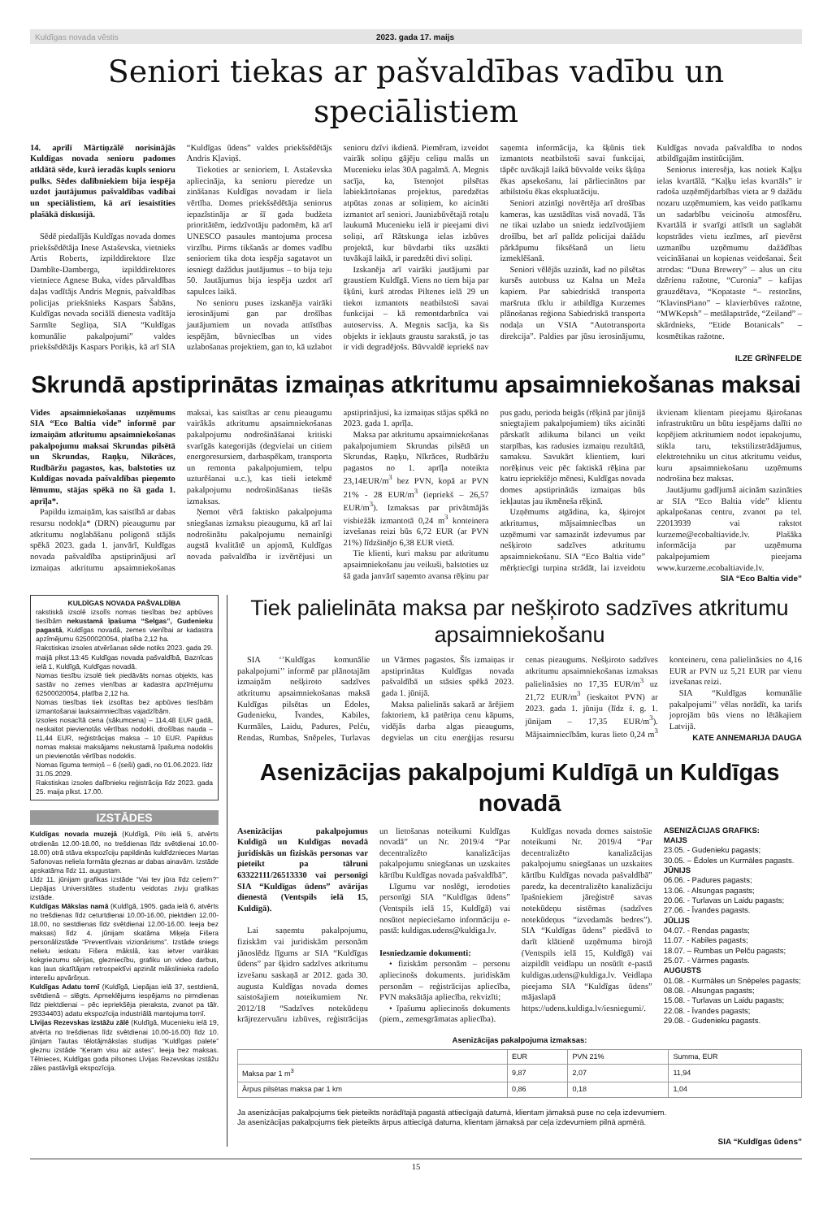Kuldīgas novada vēstis 2023. gada 17. maijs
Seniori tiekas ar pašvaldības vadību un speciālistiem
14. aprīlī Mārtiņzālē norisinājās Kuldīgas novada senioru padomes atklātā sēde, kurā ieradās kupls senioru pulks. Sēdes dalībniekiem bija iespēja uzdot jautājumus pašvaldības vadībai un speciālistiem, kā arī iesaistīties plašākā diskusijā.
Sēdē piedalījās Kuldīgas novada domes priekšsēdētāja Inese Astaševska, vietnieks Artis Roberts, izpilddirektore Ilze Dambīte-Damberga, izpilddirektores vietniece Agnese Buka, vides pārvaldības daļas vadītājs Andris Megnis, pašvaldības policijas priekšnieks Kaspars Šabāns, Kuldīgas novada sociālā dienesta vadītāja Sarmīte Segliņa, SIA “Kuldīgas komunālie pakalpojumi” valdes priekšsēdētājs Kaspars Poriķis, kā arī SIA “Kuldīgas ūdens” valdes priekšsēdētājs Andris Kļaviņš.
Tiekoties ar senioriem, I. Astaševska apliecināja, ka senioru pieredze un zināšanas Kuldīgas novadam ir liela vērtība. Domes priekšsēdētāja seniorus iepazīstināja ar šī gada budžeta prioritātēm, iedzīvotāju padomēm, kā arī UNESCO pasaules mantojuma procesa virzību. Pirms tikšanās ar domes vadību senioriem tika dota iespēja sagatavot un iesniegt dažādus jautājumus – to bija teju 50. Jautājumus bija iespēja uzdot arī sapulces laikā.
No senioru puses izskanēja vairāki ierosinājumi gan par drošības jautājumiem un novada attīstības iespējām, būvniecības un vides uzlabošanas projektiem, gan to, kā uzlabot senioru dzīvi ikdienā. Piemēram, izveidot vairāk soliņu gājēju celiņu malās un Mucenieku ielas 30A pagalmā. A. Megnis sacīja, ka, īstenojot pilsētas labiekārtošanas projektus, paredzētas atpūtas zonas ar soliņiem, ko aicināti izmantot arī seniori. Jaunizbūvētajā rotaļu laukumā Mucenieku ielā ir pieejami divi soliņi, arī Rātskunga ielas izbūves projektā, kur būvdarbi tiks uzsākti tuvākajā laikā, ir paredzēti divi soliņi.
Izskanēja arī vairāki jautājumi par graustiem Kuldīgā. Viens no tiem bija par šķūni, kurš atrodas Piltenes ielā 29 un tiekot izmantots neatbilstoši savai funkcijai – kā remontdarbnīca vai autoserviss. A. Megnis sacīja, ka šis objekts ir iekļauts graustu sarakstā, jo tas ir vidi degradējošs. Būvvaldē iepriekš nav saņemta informācija, ka šķūnis tiek izmantots neatbilstoši savai funkcijai, tāpēc tuvākajā laikā būvvalde veiks šķūņa ēkas apsekošanu, lai pārliecinātos par atbilstošu ēkas ekspluatāciju.
Seniori atzinīgi novērtēja arī drošības kameras, kas uzstādītas visā novadā. Tās ne tikai uzlabo un sniedz iedzīvotājiem drošību, bet arī palīdz policijai dažādu pārkāpumu fiksēšanā un lietu izmeklēšanā.
Seniori vēlējās uzzināt, kad no pilsētas kursēs autobuss uz Kalna un Meža kapiem. Par sabiedriskā transporta maršruta tīklu ir atbildīga Kurzemes plānošanas reģiona Sabiedriskā transporta nodaļa un VSIA “Autotransporta direkcija”. Paldies par jūsu ierosinājumu, Kuldīgas novada pašvaldība to nodos atbildīgajām institūcijām.
Seniorus interesēja, kas notiek Kaļķu ielas kvartālā. “Kaļķu ielas kvartāls” ir radoša uzņēmējdarbības vieta ar 9 dažādu nozaru uzņēmumiem, kas veido patīkamu un sadarbību veicinošu atmosfēru. Kvartālā ir svarīgi attīstīt un saglabāt kopstrādes vietu iezīmes, arī pievērst uzmanību uzņēmumu dažādības veicināšanai un kopienas veidošanai. Šeit atrodas: “Duna Brewery” – alus un citu dzērienu ražotne, “Curonia” – kafijas grauzdētava, “Kopataste “– restorāns, “KlavinsPiano” – klavierbūves ražotne, “MWKepsh” – metālapstrāde, “Zeiland” – skārdnieks, “Etide Botanicals” – kosmētikas ražotne.
ILZE GRĪNFELDE
Skrundā apstiprinātas izmaiņas atkritumu apsaimniekošanas maksai
Vides apsaimniekošanas uzņēmums SIA “Eco Baltia vide” informē par izmaiņām atkritumu apsaimniekošanas pakalpojumu maksai Skrundas pilsētā un Skrundas, Raņķu, Nīkrāces, Rudbāržu pagastos, kas, balstoties uz Kuldīgas novada pašvaldības pieņemto lēmumu, stājas spēkā no šā gada 1. aprīļa*.
Papildu izmaiņām, kas saistībā ar dabas resursu nodokļa* (DRN) pieaugumu par atkritumu noglabāšanu poligonā stājās spēkā 2023. gada 1. janvārī, Kuldīgas novada pašvaldība apstiprinājusi arī izmaiņas atkritumu apsaimniekošanas maksai, kas saistītas ar cenu pieaugumu vairākās atkritumu apsaimniekošanas pakalpojumu nodrošināšanai kritiski svarīgās kategorijās (degvielai un citiem energoresursiem, darbaspēkam, transporta un remonta pakalpojumiem, telpu uzturēšanai u.c.), kas tieši ietekmē pakalpojumu nodrošināšanas tiešās izmaksas.
Ņemot vērā faktisko pakalpojuma sniegšanas izmaksu pieaugumu, kā arī lai nodrošinātu pakalpojumu nemainīgi augstā kvalitātē un apjomā, Kuldīgas novada pašvaldība ir izvērtējusi un apstiprinājusi, ka izmaiņas stājas spēkā no 2023. gada 1. aprīļa.
Maksa par atkritumu apsaimniekošanas pakalpojumiem Skrundas pilsētā un Skrundas, Raņķu, Nīkrāces, Rudbāržu pagastos no 1. aprīļa noteikta 23,14EUR/m<sup>3</sup> bez PVN, kopā ar PVN 21% - 28 EUR/m<sup>3</sup> (iepriekš – 26,57 EUR/m<sup>3</sup>). Izmaksas par privātmājās visbiežāk izmantotā 0,24 m<sup>3</sup> konteinera izvešanas reizi būs 6,72 EUR (ar PVN 21%) līdzšinējo 6,38 EUR vietā.
Tie klienti, kuri maksu par atkritumu apsaimniekošanu jau veikuši, balstoties uz šā gada janvārī saņemto avansa rēķinu par pus gadu, perioda beigās (rēķinā par jūnijā sniegtajiem pakalpojumiem) tiks aicināti pārskatīt atlikuma bilanci un veikt starpības, kas radusies izmaiņu rezultātā, samaksu. Savukārt klientiem, kuri norēķinus veic pēc faktiskā rēķina par katru iepriekšējo mēnesi, Kuldīgas novada domes apstiprinātās izmaiņas būs iekļautas jau ikmēneša rēķinā.
Uzņēmums atgādina, ka, šķirojot atkritumus, mājsaimniecības un uzņēmumi var samazināt izdevumus par nešķiroto sadzīves atkritumu apsaimniekošanu. SIA “Eco Baltia vide” mērķtiecīgi turpina strādāt, lai izveidotu ikvienam klientam pieejamu šķirošanas infrastruktūru un būtu iespējams dalīti no kopējiem atkritumiem nodot iepakojumu, stikla taru, tekstilizstrādājumus, elektrotehniku un citus atkritumu veidus, kuru apsaimniekošanu uzņēmums nodrošina bez maksas.
Jautājumu gadījumā aicinām sazināties ar SIA “Eco Baltia vide” klientu apkalpošanas centru, zvanot pa tel. 22013939 vai rakstot kurzeme@ecobaltiavide.lv. Plašāka informācija par uzņēmuma pakalpojumiem pieejama www.kurzeme.ecobaltiavide.lv.
SIA “Eco Baltia vide”
KULDĪGAS NOVADA PAŠVALDĪBA
rakstiskā izsolē izsolīs nomas tiesības bez apbūves tiesībām nekustamā īpašuma “Selgas”, Gudenieku pagastā, Kuldīgas novadā, zemes vienībai ar kadastra apzīmējumu 62500020054, platība 2,12 ha.
Rakstiskas izsoles atvēršanas sēde notiks 2023. gada 29. maijā plkst.13:45 Kuldīgas novada pašvaldībā, Baznīcas ielā 1, Kuldīgā, Kuldīgas novadā.
Nomas tiesību izsolē tiek piedāvāts nomas objekts, kas sastāv no zemes vienības ar kadastra apzīmējumu 62500020054, platība 2,12 ha.
Nomas tiesības tiek izsolītas bez apbūves tiesībām izmantošanai lauksaimniecības vajadzībām.
Izsoles nosacītā cena (sākumcena) – 114,48 EUR gadā, neskaitot pievienotās vērtības nodokli, drošības nauda – 11,44 EUR, reģistrācijas maksa – 10 EUR. Papildus nomas maksai maksājams nekustamā īpašuma nodoklis un pievienotās vērtības nodoklis.
Nomas līguma termiņš – 6 (seši) gadi, no 01.06.2023. līdz 31.05.2029.
Rakstiskas izsoles dalībnieku reģistrācija līdz 2023. gada 25. maija plkst. 17.00.
IZSTĀDES
Kuldīgas novada muzejā (Kuldīgā, Pils ielā 5, atvērts otrdienās 12.00-18.00, no trešdienas līdz svētdienai 10.00-18.00) otrā stāva ekspozīciju papildinās kuldīdznieces Martas Safonovas neliela formāta gleznas ar dabas ainavām. Izstāde apskatāma līdz 11. augustam.
Līdz 11. jūnijam grafikas izstāde “Vai tev jūra līdz ceļiem?” Liepājas Universitātes studentu veidotas zivju grafikas izstāde.
Kuldīgas Mākslas namā (Kuldīgā, 1905. gada ielā 6, atvērts no trešdienas līdz ceturtdienai 10.00-16.00, piektdien 12.00-18.00, no sestdienas līdz svētdienai 12.00-16.00. Ieeja bez maksas) līdz 4. jūnijam skatāma Miķeļa Fišera personālizstāde “Preventīvais vizionārisms”. Izstāde sniegs nelielu ieskatu Fišera mākslā, kas ietver vairākas kokgriezumu sērijas, glezniecību, grafiku un video darbus, kas ļaus skatītājam retrospektīvi apzināt mākslinieka radošo interešu apvāršņus.
Kuldīgas Adatu tornī (Kuldīgā, Liepājas ielā 37, sestdienā, svētdienā – slēgts. Apmeklējums iespējams no pirmdienas līdz piektdienai – pēc iepriekšēja pieraksta, zvanot pa tālr. 29334403) adatu ekspozīcija industriālā mantojuma tornī.
Līvijas Rezevskas izstāžu zālē (Kuldīgā, Mucenieku ielā 19, atvērta no trešdienas līdz svētdienai 10.00-16.00) līdz 10. jūnijam Tautas tēlotājmākslas studijas “Kuldīgas palete” gleznu izstāde “Ķeram visu aiz astes”. Ieeja bez maksas. Tēlnieces, Kuldīgas goda pilsones Līvijas Rezevskas izstāžu zāles pastāvīgā ekspozīcija.
Tiek palielināta maksa par nešķiroto sadzīves atkritumu apsaimniekošanu
SIA ‘’Kuldīgas komunālie pakalpojumi’’ informē par plānotajām izmaiņām nešķiroto sadzīves atkritumu apsaimniekošanas maksā Kuldīgas pilsētas un Ēdoles, Gudenieku, Īvandes, Kabiles, Kurmāles, Laidu, Padures, Pelču, Rendas, Rumbas, Snēpeles, Turlavas un Vārmes pagastos. Šīs izmaiņas ir apstiprinātas Kuldīgas novada pašvaldībā un stāsies spēkā 2023. gada 1. jūnijā.
Maksa palielinās sakarā ar ārējiem faktoriem, kā patēriņa cenu kāpums, vidējās darba algas pieaugums, degvielas un citu enerģijas resursu cenas pieaugums. Nešķiroto sadzīves atkritumu apsaimniekošanas izmaksas palielināsies no 17,35 EUR/m<sup>3</sup> uz 21,72 EUR/m<sup>3</sup> (ieskaitot PVN) ar 2023. gada 1. jūniju (līdz š. g. 1. jūnijam – 17,35 EUR/m<sup>3</sup>). Mājsaimniecībām, kuras lieto 0,24 m<sup>3</sup> konteineru, cena palielināsies no 4,16 EUR ar PVN uz 5,21 EUR par vienu izvešanas reizi.
SIA “Kuldīgas komunālie pakalpojumi’’ vēlas norādīt, ka tarifs joprojām būs viens no lētākajiem Latvijā.
KATE ANNEMARIJA DAUGA
Asenizācijas pakalpojumi Kuldīgā un Kuldīgas novadā
Asenizācijas pakalpojumus Kuldīgā un Kuldīgas novadā juridiskās un fiziskās personas var pieteikt pa tālruni 63322111/26513330 vai personīgi SIA “Kuldīgas ūdens” avārijas dienestā (Ventspils ielā 15, Kuldīgā).
Lai saņemtu pakalpojumu, fiziskām vai juridiskām personām jānoslēdz līgums ar SIA “Kuldīgas ūdens” par šķidro sadzīves atkritumu izvešanu saskaņā ar 2012. gada 30. augusta Kuldīgas novada domes saistošajiem noteikumiem Nr. 2012/18 “Sadzīves notekūdeņu krājrezervuāru izbūves, reģistrācijas un lietošanas noteikumi Kuldīgas novadā” un Nr. 2019/4 “Par decentralizēto kanalizācijas pakalpojumu sniegšanas un uzskaites kārtību Kuldīgas novada pašvaldībā”.
Līgumu var noslēgt, ierodoties personīgi SIA “Kuldīgas ūdens” (Ventspils ielā 15, Kuldīgā) vai nosūtot nepieciešamo informāciju e-pastā: kuldigas.udens@kuldiga.lv.
Iesniedzamie dokumenti:
• fiziskām personām – personu apliecinošs dokuments. juridiskām personām – reģistrācijas apliecība, PVN maksātāja apliecība, rekvizīti;
• īpašumu apliecinošs dokuments (piem., zemesgrāmatas apliecība).
Kuldīgas novada domes saistošie noteikumi Nr. 2019/4 “Par decentralizēto kanalizācijas pakalpojumu sniegšanas un uzskaites kārtību Kuldīgas novada pašvaldībā” paredz, ka decentralizēto kanalizāciju īpašniekiem jāreģistrē savas notekūdeņu sistēmas (sadzīves notekūdeņus “izvedamās bedres”). SIA “Kuldīgas ūdens” piedāvā to darīt klātienē uzņēmuma birojā (Ventspils ielā 15, Kuldīgā) vai aizpildīt veidlapu un nosūtīt e-pastā kuldigas.udens@kuldiga.lv. Veidlapa pieejama SIA “Kuldīgas ūdens” mājaslapā https://udens.kuldiga.lv/iesniegumi/.
ASENIZĀCIJAS GRAFIKS:
MAIJS
23.05. - Gudenieku pagasts;
30.05. – Ēdoles un Kurmāles pagasts.
JŪNIJS
06.06. - Padures pagasts;
13.06. - Alsungas pagasts;
20.06. - Turlavas un Laidu pagasts;
27.06. - Īvandes pagasts.
JŪLIJS
04.07. - Rendas pagasts;
11.07. - Kabiles pagasts;
18.07. – Rumbas un Pelču pagasts;
25.07. - Vārmes pagasts.
AUGUSTS
01.08. - Kurmāles un Snēpeles pagasts;
08.08. - Alsungas pagasts;
15.08. - Turlavas un Laidu pagasts;
22.08. - Īvandes pagasts;
29.08. - Gudenieku pagasts.
Asenizācijas pakalpojuma izmaksas:
| | EUR | PVN 21% | Summa, EUR |
| --- | --- | --- | --- |
| Maksa par 1 m<sup>3</sup> | 9,87 | 2,07 | 11,94 |
| Ārpus pilsētas maksa par 1 km | 0,86 | 0,18 | 1,04 |
Ja asenizācijas pakalpojums tiek pieteikts norādītajā pagastā attiecīgajā datumā, klientam jāmaksā puse no ceļa izdevumiem.
Ja asenizācijas pakalpojums tiek pieteikts ārpus attiecīgā datuma, klientam jāmaksā par ceļa izdevumiem pilnā apmērā.
SIA “Kuldīgas ūdens”
15